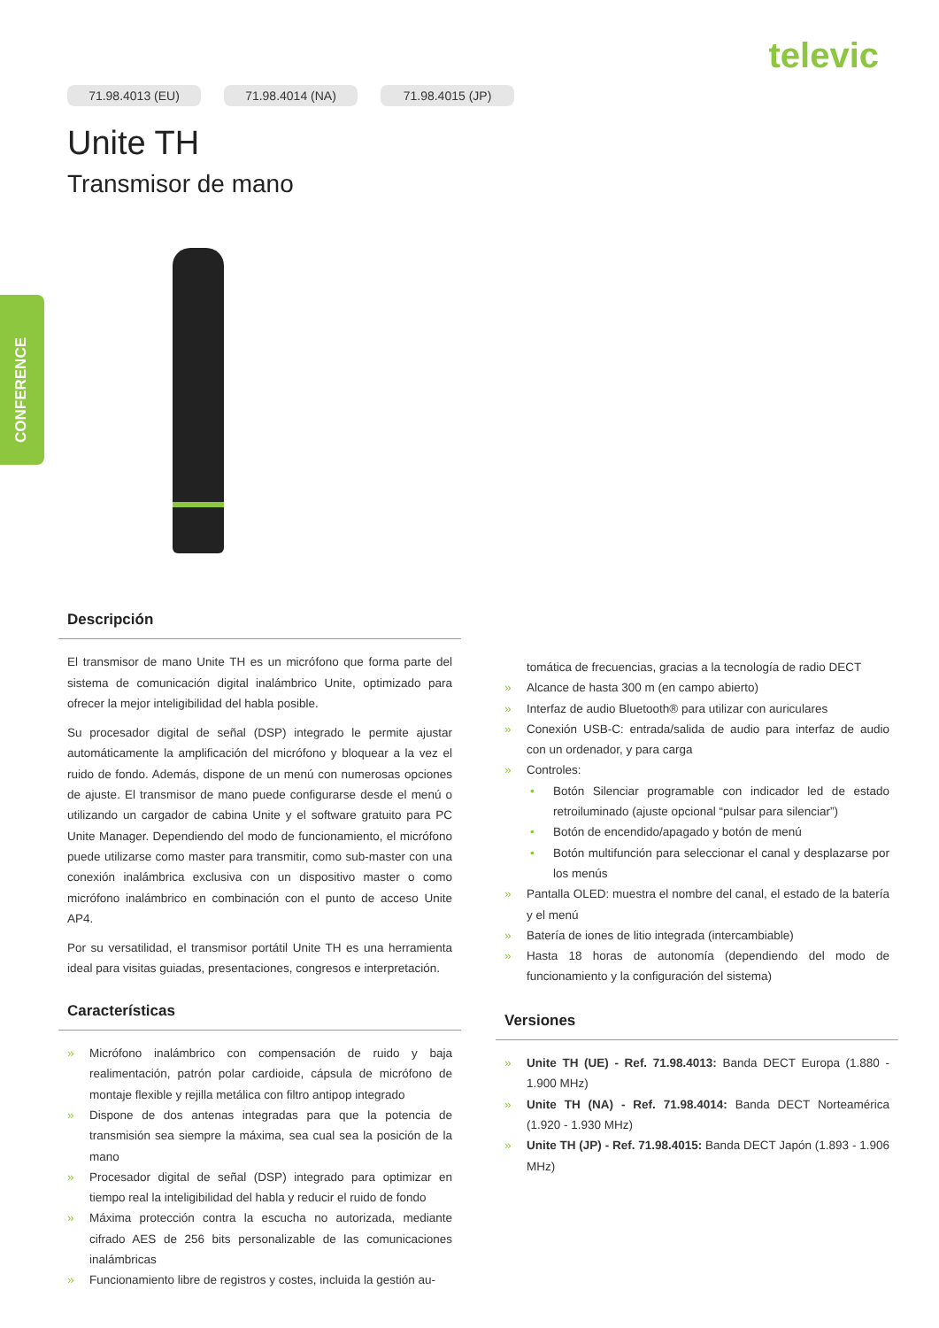televic
CONFERENCE
71.98.4013 (EU) 71.98.4014 (NA) 71.98.4015 (JP)
Unite TH
Transmisor de mano
Descripción
El transmisor de mano Unite TH es un micrófono que forma parte del sistema de comunicación digital inalámbrico Unite, optimizado para ofrecer la mejor inteligibilidad del habla posible.
Su procesador digital de señal (DSP) integrado le permite ajustar automáticamente la amplificación del micrófono y bloquear a la vez el ruido de fondo. Además, dispone de un menú con numerosas opciones de ajuste. El transmisor de mano puede configurarse desde el menú o utilizando un cargador de cabina Unite y el software gratuito para PC Unite Manager. Dependiendo del modo de funcionamiento, el micrófono puede utilizarse como master para transmitir, como sub-master con una conexión inalámbrica exclusiva con un dispositivo master o como micrófono inalámbrico en combinación con el punto de acceso Unite AP4.
Por su versatilidad, el transmisor portátil Unite TH es una herramienta ideal para visitas guiadas, presentaciones, congresos e interpretación.
Características
Micrófono inalámbrico con compensación de ruido y baja realimentación, patrón polar cardioide, cápsula de micrófono de montaje flexible y rejilla metálica con filtro antipop integrado
Dispone de dos antenas integradas para que la potencia de transmisión sea siempre la máxima, sea cual sea la posición de la mano
Procesador digital de señal (DSP) integrado para optimizar en tiempo real la inteligibilidad del habla y reducir el ruido de fondo
Máxima protección contra la escucha no autorizada, mediante cifrado AES de 256 bits personalizable de las comunicaciones inalámbricas
Funcionamiento libre de registros y costes, incluida la gestión au-
tomática de frecuencias, gracias a la tecnología de radio DECT
Alcance de hasta 300 m (en campo abierto)
Interfaz de audio Bluetooth® para utilizar con auriculares
Conexión USB-C: entrada/salida de audio para interfaz de audio con un ordenador, y para carga
Controles:
Botón Silenciar programable con indicador led de estado retroiluminado (ajuste opcional “pulsar para silenciar”)
Botón de encendido/apagado y botón de menú
Botón multifunción para seleccionar el canal y desplazarse por los menús
Pantalla OLED: muestra el nombre del canal, el estado de la batería y el menú
Batería de iones de litio integrada (intercambiable)
Hasta 18 horas de autonomía (dependiendo del modo de funcionamiento y la configuración del sistema)
Versiones
Unite TH (UE) - Ref. 71.98.4013: Banda DECT Europa (1.880 - 1.900 MHz)
Unite TH (NA) - Ref. 71.98.4014: Banda DECT Norteamérica (1.920 - 1.930 MHz)
Unite TH (JP) - Ref. 71.98.4015: Banda DECT Japón (1.893 - 1.906 MHz)